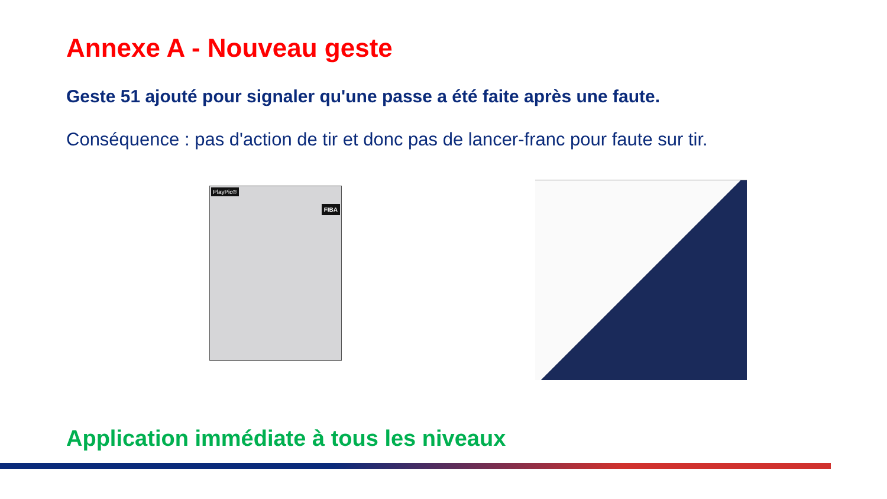Annexe A - Nouveau geste
Geste 51 ajouté pour signaler qu'une passe a été faite après une faute.
Conséquence : pas d'action de tir et donc pas de lancer-franc pour faute sur tir.
PlayPic®
FIBA
Application immédiate à tous les niveaux